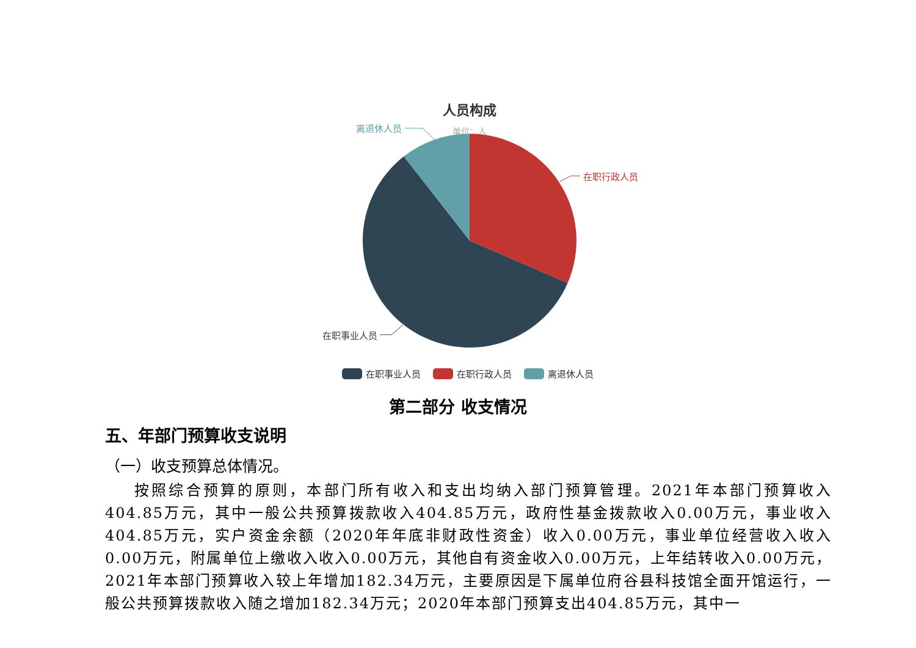人员构成
单位：人
在职行政人员
离退休人员
在职事业人员
在职事业人员
在职行政人员
离退休人员
第二部分 收支情况
五、年部门预算收支说明
（一）收支预算总体情况。
按照综合预算的原则，本部门所有收入和支出均纳入部门预算管理。2021年本部门预算收入404.85万元，其中一般公共预算拨款收入404.85万元，政府性基金拨款收入0.00万元，事业收入404.85万元，实户资金余额（2020年年底非财政性资金）收入0.00万元，事业单位经营收入收入0.00万元，附属单位上缴收入收入0.00万元，其他自有资金收入0.00万元，上年结转收入0.00万元，2021年本部门预算收入较上年增加182.34万元，主要原因是下属单位府谷县科技馆全面开馆运行，一般公共预算拨款收入随之增加182.34万元；2020年本部门预算支出404.85万元，其中一